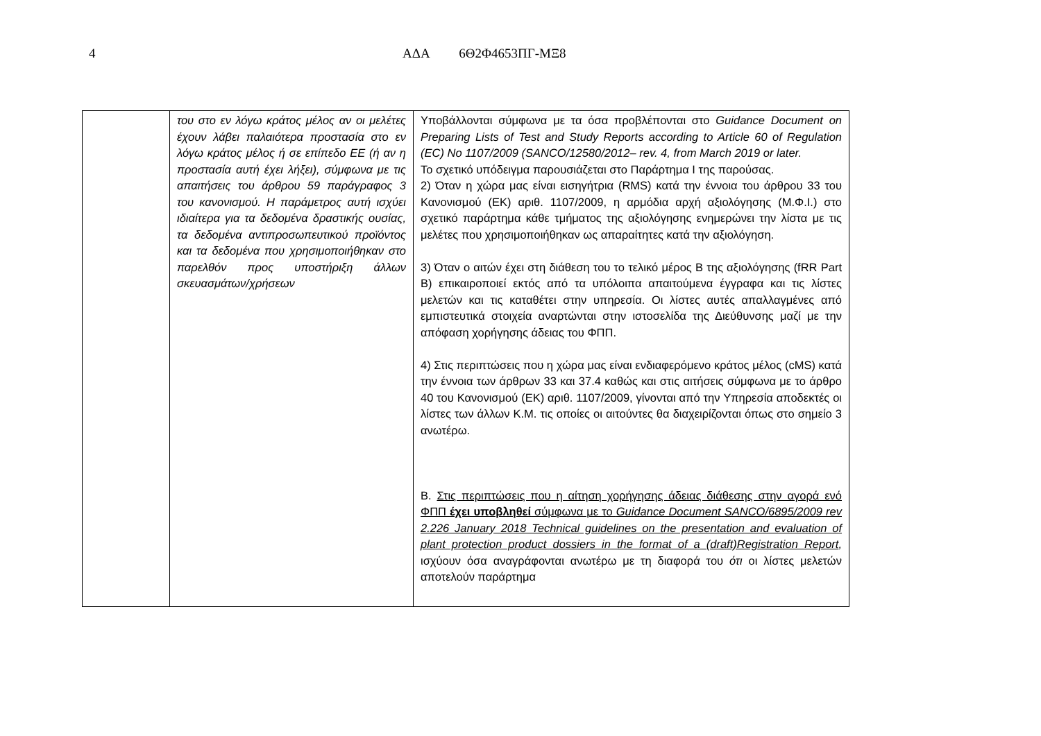4 ΑΔΑ 6Θ2Φ4653ΠΓ-ΜΞ8
| | του στο εν λόγω κράτος μέλος αν οι μελέτες έχουν λάβει παλαιότερα προστασία στο εν λόγω κράτος μέλος ή σε επίπεδο ΕΕ (ή αν η προστασία αυτή έχει λήξει), σύμφωνα με τις απαιτήσεις του άρθρου 59 παράγραφος 3 του κανονισμού. Η παράμετρος αυτή ισχύει ιδιαίτερα για τα δεδομένα δραστικής ουσίας, τα δεδομένα αντιπροσωπευτικού προϊόντος και τα δεδομένα που χρησιμοποιήθηκαν στο παρελθόν προς υποστήριξη άλλων σκευασμάτων/χρήσεων | Υποβάλλονται σύμφωνα με τα όσα προβλέπονται στο Guidance Document on Preparing Lists of Test and Study Reports according to Article 60 of Regulation (EC) No 1107/2009 (SANCO/12580/2012– rev. 4, from March 2019 or later. Το σχετικό υπόδειγμα παρουσιάζεται στο Παράρτημα Ι της παρούσας. 2) Όταν η χώρα μας είναι εισηγήτρια (RMS) κατά την έννοια του άρθρου 33 του Κανονισμού (ΕΚ) αριθ. 1107/2009, η αρμόδια αρχή αξιολόγησης (Μ.Φ.Ι.) στο σχετικό παράρτημα κάθε τμήματος της αξιολόγησης ενημερώνει την λίστα με τις μελέτες που χρησιμοποιήθηκαν ως απαραίτητες κατά την αξιολόγηση. 3) Όταν ο αιτών έχει στη διάθεση του το τελικό μέρος Β της αξιολόγησης (fRR Part B) επικαιροποιεί εκτός από τα υπόλοιπα απαιτούμενα έγγραφα και τις λίστες μελετών και τις καταθέτει στην υπηρεσία. Οι λίστες αυτές απαλλαγμένες από εμπιστευτικά στοιχεία αναρτώνται στην ιστοσελίδα της Διεύθυνσης μαζί με την απόφαση χορήγησης άδειας του ΦΠΠ. 4) Στις περιπτώσεις που η χώρα μας είναι ενδιαφερόμενο κράτος μέλος (cMS) κατά την έννοια των άρθρων 33 και 37.4 καθώς και στις αιτήσεις σύμφωνα με το άρθρο 40 του Κανονισμού (ΕΚ) αριθ. 1107/2009, γίνονται από την Υπηρεσία αποδεκτές οι λίστες των άλλων Κ.Μ. τις οποίες οι αιτούντες θα διαχειρίζονται όπως στο σημείο 3 ανωτέρω. Β. Στις περιπτώσεις που η αίτηση χορήγησης άδειας διάθεσης στην αγορά ενό ΦΠΠ έχει υποβληθεί σύμφωνα με το Guidance Document SANCO/6895/2009 rev 2.226 January 2018 Technical guidelines on the presentation and evaluation of plant protection product dossiers in the format of a (draft)Registration Report , ισχύουν όσα αναγράφονται ανωτέρω με τη διαφορά του ότι οι λίστες μελετών αποτελούν παράρτημα |